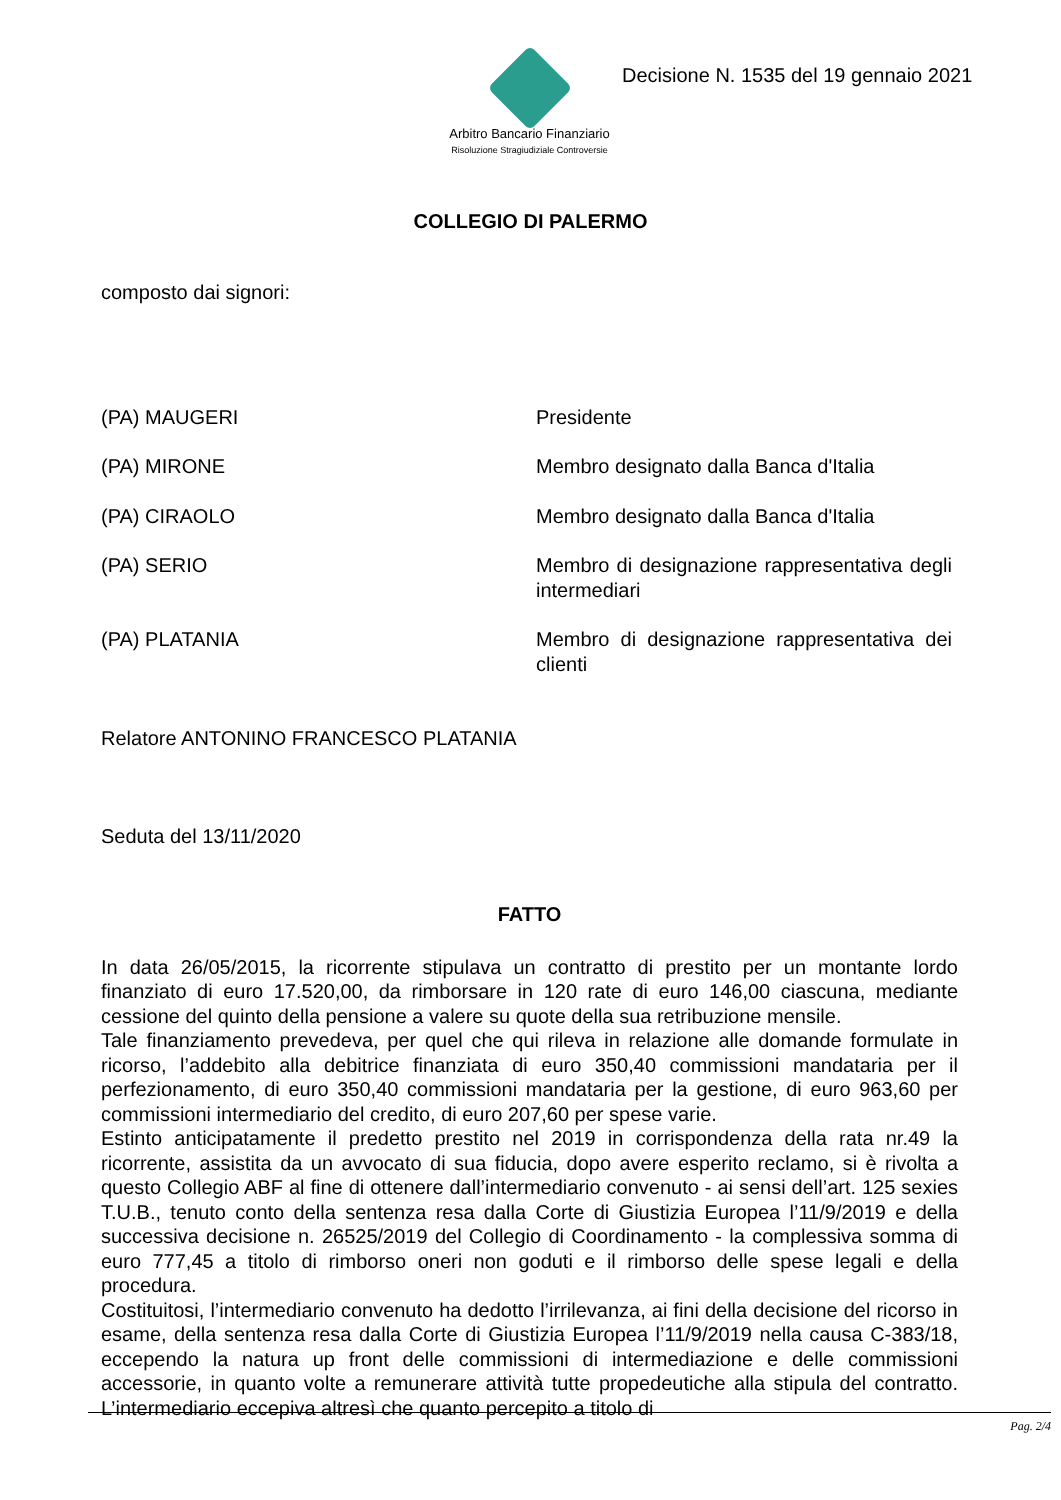Arbitro Bancario Finanziario
Risoluzione Stragiudiziale Controversie
Decisione N. 1535 del 19 gennaio 2021
COLLEGIO DI PALERMO
composto dai signori:
(PA) MAUGERI Presidente
(PA) MIRONE Membro designato dalla Banca d'Italia
(PA) CIRAOLO Membro designato dalla Banca d'Italia
(PA) SERIO Membro di designazione rappresentativa degli intermediari
(PA) PLATANIA Membro di designazione rappresentativa dei clienti
Relatore ANTONINO FRANCESCO PLATANIA
Seduta del 13/11/2020
FATTO
In data 26/05/2015, la ricorrente stipulava un contratto di prestito per un montante lordo finanziato di euro 17.520,00, da rimborsare in 120 rate di euro 146,00 ciascuna, mediante cessione del quinto della pensione a valere su quote della sua retribuzione mensile.
Tale finanziamento prevedeva, per quel che qui rileva in relazione alle domande formulate in ricorso, l’addebito alla debitrice finanziata di euro 350,40 commissioni mandataria per il perfezionamento, di euro 350,40 commissioni mandataria per la gestione, di euro 963,60 per commissioni intermediario del credito, di euro 207,60 per spese varie.
Estinto anticipatamente il predetto prestito nel 2019 in corrispondenza della rata nr.49 la ricorrente, assistita da un avvocato di sua fiducia, dopo avere esperito reclamo, si è rivolta a questo Collegio ABF al fine di ottenere dall’intermediario convenuto - ai sensi dell’art. 125 sexies T.U.B., tenuto conto della sentenza resa dalla Corte di Giustizia Europea l’11/9/2019 e della successiva decisione n. 26525/2019 del Collegio di Coordinamento - la complessiva somma di euro 777,45 a titolo di rimborso oneri non goduti e il rimborso delle spese legali e della procedura.
Costituitosi, l’intermediario convenuto ha dedotto l’irrilevanza, ai fini della decisione del ricorso in esame, della sentenza resa dalla Corte di Giustizia Europea l’11/9/2019 nella causa C-383/18, eccependo la natura up front delle commissioni di intermediazione e delle commissioni accessorie, in quanto volte a remunerare attività tutte propedeutiche alla stipula del contratto. L’intermediario eccepiva altresì che quanto percepito a titolo di
Pag. 2/4